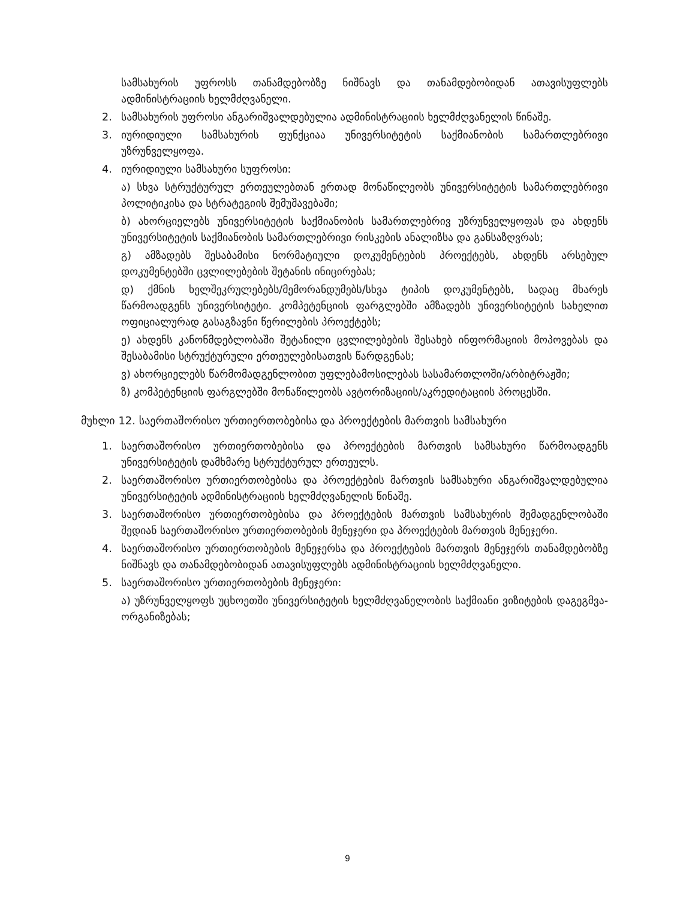სამსახურის უფროსს თანამდებობზე ნიშნავს და თანამდებობიდან ათავისუფლებს ადმინისტრაციის ხელმძღვანელი.
2. სამსახურის უფროსი ანგარიშვალდებულია ადმინისტრაციის ხელმძღვანელის წინაშე.
3. იურიდიული სამსახურის ფუნქციაა უნივერსიტეტის საქმიანობის სამართლებრივი უზრუნველყოფა.
4. იურიდიული სამსახური სუფროსი:
ა) სხვა სტრუქტურულ ერთეულებთან ერთად მონაწილეობს უნივერსიტეტის სამართლებრივი პოლიტიკისა და სტრატეგიის შემუშავებაში;
ბ) ახორციელებს უნივერსიტეტის საქმიანობის სამართლებრივ უზრუნველყოფას და ახდენს უნივერსიტეტის საქმიანობის სამართლებრივი რისკების ანალიზსა და განსაზღვრას;
გ) ამზადებს შესაბამისი ნორმატიული დოკუმენტების პროექტებს, ახდენს არსებულ დოკუმენტებში ცვლილებების შეტანის ინიცირებას;
დ) ქმნის ხელშეკრულებებს/მემორანდუმებს/სხვა ტიპის დოკუმენტებს, სადაც მხარეს წარმოადგენს უნივერსიტეტი. კომპეტენციის ფარგლებში ამზადებს უნივერსიტეტის სახელით ოფიციალურად გასაგზავნი წერილების პროექტებს;
ე) ახდენს კანონმდებლობაში შეტანილი ცვლილებების შესახებ ინფორმაციის მოპოვებას და შესაბამისი სტრუქტურული ერთეულებისათვის წარდგენას;
ვ) ახორციელებს წარმომადგენლობით უფლებამოსილებას სასამართლოში/არბიტრაჟში;
ზ) კომპეტენციის ფარგლებში მონაწილეობს ავტორიზაციის/აკრედიტაციის პროცესში.
მუხლი 12. საერთაშორისო ურთიერთობებისა და პროექტების მართვის სამსახური
1. საერთაშორისო ურთიერთობებისა და პროექტების მართვის სამსახური წარმოადგენს უნივერსიტეტის დამხმარე სტრუქტურულ ერთეულს.
2. საერთაშორისო ურთიერთობებისა და პროექტების მართვის სამსახური ანგარიშვალდებულია უნივერსიტეტის ადმინისტრაციის ხელმძღვანელის წინაშე.
3. საერთაშორისო ურთიერთობებისა და პროექტების მართვის სამსახურის შემადგენლობაში შედიან საერთაშორისო ურთიერთობების მენეჯერი და პროექტების მართვის მენეჯერი.
4. საერთაშორისო ურთიერთობების მენეჯერსა და პროექტების მართვის მენეჯერს თანამდებობზე ნიშნავს და თანამდებობიდან ათავისუფლებს ადმინისტრაციის ხელმძღვანელი.
5. საერთაშორისო ურთიერთობების მენეჯერი:
ა) უზრუნველყოფს უცხოეთში უნივერსიტეტის ხელმძღვანელობის საქმიანი ვიზიტების დაგეგმვა-ორგანიზებას;
9